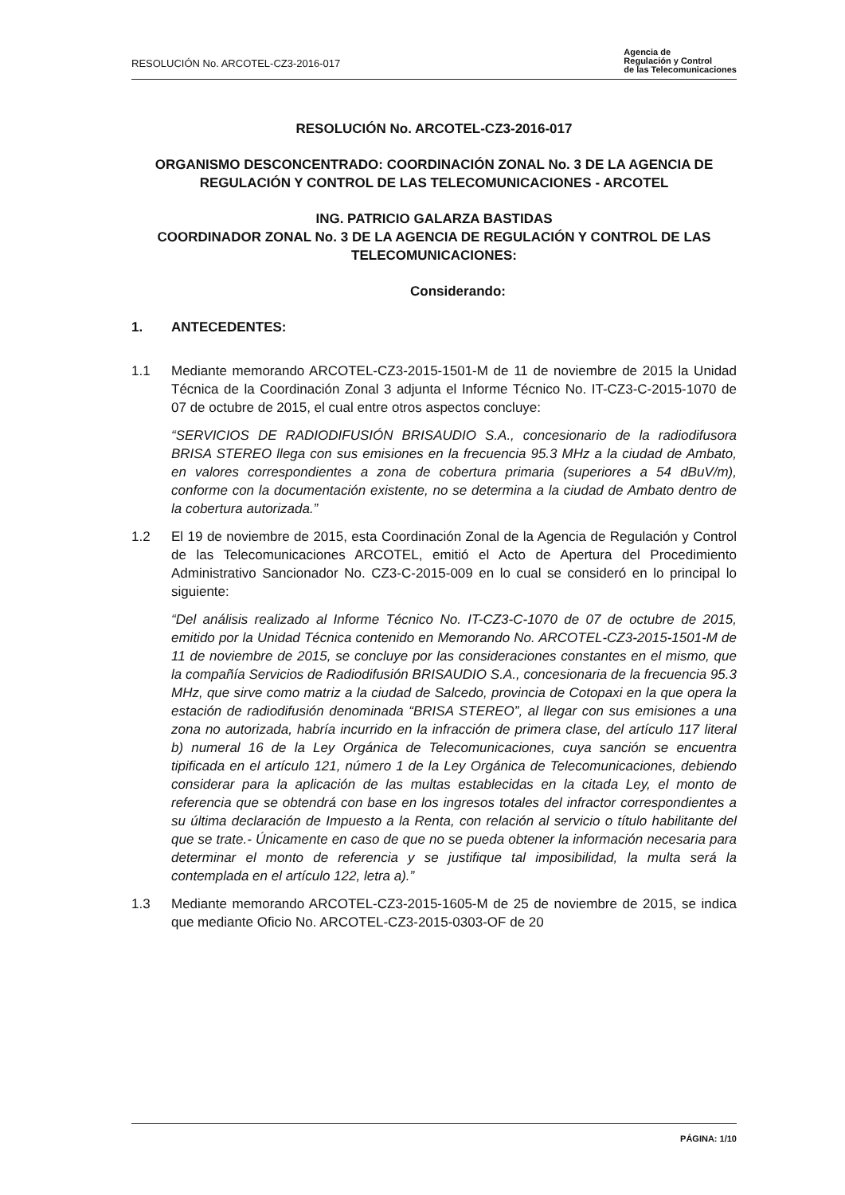RESOLUCIÓN No. ARCOTEL-CZ3-2016-017
Agencia de
Regulación y Control
de las Telecomunicaciones
RESOLUCIÓN No. ARCOTEL-CZ3-2016-017
ORGANISMO DESCONCENTRADO: COORDINACIÓN ZONAL No. 3 DE LA AGENCIA DE REGULACIÓN Y CONTROL DE LAS TELECOMUNICACIONES - ARCOTEL
ING. PATRICIO GALARZA BASTIDAS
COORDINADOR ZONAL No. 3 DE LA AGENCIA DE REGULACIÓN Y CONTROL DE LAS TELECOMUNICACIONES:
Considerando:
1. ANTECEDENTES:
1.1 Mediante memorando ARCOTEL-CZ3-2015-1501-M de 11 de noviembre de 2015 la Unidad Técnica de la Coordinación Zonal 3 adjunta el Informe Técnico No. IT-CZ3-C-2015-1070 de 07 de octubre de 2015, el cual entre otros aspectos concluye:
“SERVICIOS DE RADIODIFUSIÓN BRISAUDIO S.A., concesionario de la radiodifusora BRISA STEREO llega con sus emisiones en la frecuencia 95.3 MHz a la ciudad de Ambato, en valores correspondientes a zona de cobertura primaria (superiores a 54 dBuV/m), conforme con la documentación existente, no se determina a la ciudad de Ambato dentro de la cobertura autorizada.”
1.2 El 19 de noviembre de 2015, esta Coordinación Zonal de la Agencia de Regulación y Control de las Telecomunicaciones ARCOTEL, emitió el Acto de Apertura del Procedimiento Administrativo Sancionador No. CZ3-C-2015-009 en lo cual se consideró en lo principal lo siguiente:
“Del análisis realizado al Informe Técnico No. IT-CZ3-C-1070 de 07 de octubre de 2015, emitido por la Unidad Técnica contenido en Memorando No. ARCOTEL-CZ3-2015-1501-M de 11 de noviembre de 2015, se concluye por las consideraciones constantes en el mismo, que la compañía Servicios de Radiodifusión BRISAUDIO S.A., concesionaria de la frecuencia 95.3 MHz, que sirve como matriz a la ciudad de Salcedo, provincia de Cotopaxi en la que opera la estación de radiodifusión denominada “BRISA STEREO”, al llegar con sus emisiones a una zona no autorizada, habría incurrido en la infracción de primera clase, del artículo 117 literal b) numeral 16 de la Ley Orgánica de Telecomunicaciones, cuya sanción se encuentra tipificada en el artículo 121, número 1 de la Ley Orgánica de Telecomunicaciones, debiendo considerar para la aplicación de las multas establecidas en la citada Ley, el monto de referencia que se obtendrá con base en los ingresos totales del infractor correspondientes a su última declaración de Impuesto a la Renta, con relación al servicio o título habilitante del que se trate.- Únicamente en caso de que no se pueda obtener la información necesaria para determinar el monto de referencia y se justifique tal imposibilidad, la multa será la contemplada en el artículo 122, letra a).”
1.3 Mediante memorando ARCOTEL-CZ3-2015-1605-M de 25 de noviembre de 2015, se indica que mediante Oficio No. ARCOTEL-CZ3-2015-0303-OF de 20
PÁGINA: 1/10